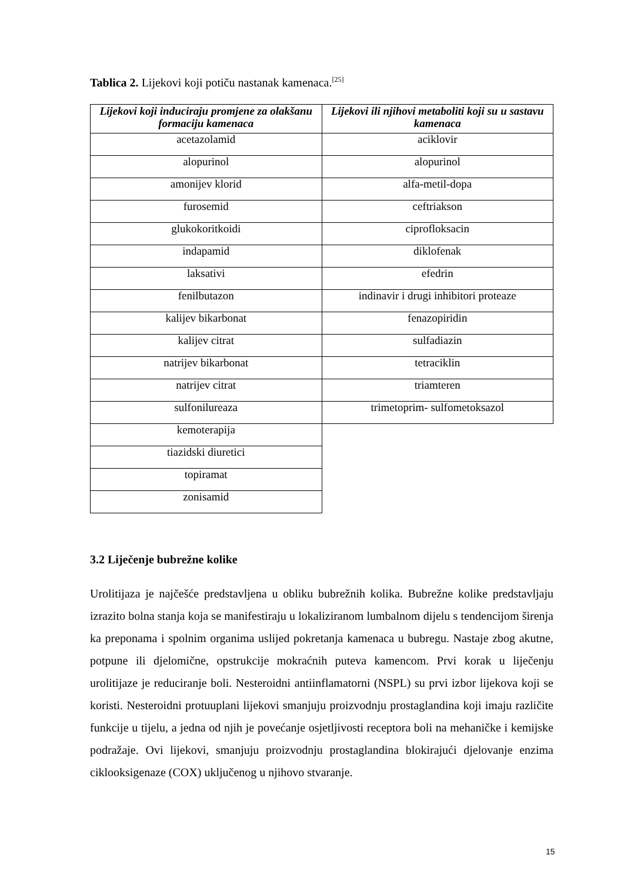Tablica 2. Lijekovi koji potiču nastanak kamenaca.<sup>[25]</sup>
| Lijekovi koji induciraju promjene za olakšanu formaciju kamenaca | Lijekovi ili njihovi metaboliti koji su u sastavu kamenaca |
| --- | --- |
| acetazolamid | aciklovir |
| alopurinol | alopurinol |
| amonijev klorid | alfa-metil-dopa |
| furosemid | ceftriakson |
| glukokoritkoidi | ciprofloksacin |
| indapamid | diklofenak |
| laksativi | efedrin |
| fenilbutazon | indinavir i drugi inhibitori proteaze |
| kalijev bikarbonat | fenazopiridin |
| kalijev citrat | sulfadiazin |
| natrijev bikarbonat | tetraciklin |
| natrijev citrat | triamteren |
| sulfonilureaza | trimetoprim- sulfometoksazol |
| kemoterapija | |
| tiazidski diuretici | |
| topiramat | |
| zonisamid | |
3.2 Liječenje bubrežne kolike
Urolitijaza je najčešće predstavljena u obliku bubrežnih kolika. Bubrežne kolike predstavljaju izrazito bolna stanja koja se manifestiraju u lokaliziranom lumbalnom dijelu s tendencijom širenja ka preponama i spolnim organima uslijed pokretanja kamenaca u bubregu. Nastaje zbog akutne, potpune ili djelomične, opstrukcije mokraćnih puteva kamencom. Prvi korak u liječenju urolitijaze je reduciranje boli. Nesteroidni antiinflamatorni (NSPL) su prvi izbor lijekova koji se koristi. Nesteroidni protuuplani lijekovi smanjuju proizvodnju prostaglandina koji imaju različite funkcije u tijelu, a jedna od njih je povećanje osjetljivosti receptora boli na mehaničke i kemijske podražaje. Ovi lijekovi, smanjuju proizvodnju prostaglandina blokirajući djelovanje enzima ciklooksigenaze (COX) uključenog u njihovo stvaranje.
15